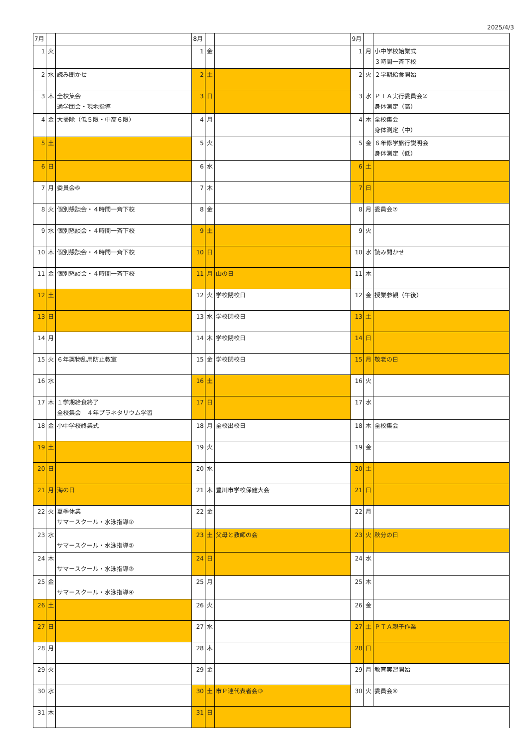2025/4/3
| 7月 | | | 8月 | | | 9月 | | |
| 1 | 火 | | 1 | 金 | | 1 | 月 | 小中学校始業式 ３時間一斉下校 |
| 2 | 水 | 読み聞かせ | 2 | 土 | | 2 | 火 | ２学期給食開始 |
| 3 | 木 | 全校集会 通学団会・現地指導 | 3 | 日 | | 3 | 水 | ＰＴＡ実行委員会② 身体測定（高） |
| 4 | 金 | 大掃除（低５限・中高６限） | 4 | 月 | | 4 | 木 | 全校集会 身体測定（中） |
| 5 | 土 | | 5 | 火 | | 5 | 金 | ６年修学旅行説明会 身体測定（低） |
| 6 | 日 | | 6 | 水 | | 6 | 土 | |
| 7 | 月 | 委員会⑥ | 7 | 木 | | 7 | 日 | |
| 8 | 火 | 個別懇談会・４時間一斉下校 | 8 | 金 | | 8 | 月 | 委員会⑦ |
| 9 | 水 | 個別懇談会・４時間一斉下校 | 9 | 土 | | 9 | 火 | |
| 10 | 木 | 個別懇談会・４時間一斉下校 | 10 | 日 | | 10 | 水 | 読み聞かせ |
| 11 | 金 | 個別懇談会・４時間一斉下校 | 11 | 月 | 山の日 | 11 | 木 | |
| 12 | 土 | | 12 | 火 | 学校閉校日 | 12 | 金 | 授業参観（午後） |
| 13 | 日 | | 13 | 水 | 学校閉校日 | 13 | 土 | |
| 14 | 月 | | 14 | 木 | 学校閉校日 | 14 | 日 | |
| 15 | 火 | ６年薬物乱用防止教室 | 15 | 金 | 学校閉校日 | 15 | 月 | 敬老の日 |
| 16 | 水 | | 16 | 土 | | 16 | 火 | |
| 17 | 木 | １学期給食終了 全校集会 ４年プラネタリウム学習 | 17 | 日 | | 17 | 水 | |
| 18 | 金 | 小中学校終業式 | 18 | 月 | 全校出校日 | 18 | 木 | 全校集会 |
| 19 | 土 | | 19 | 火 | | 19 | 金 | |
| 20 | 日 | | 20 | 水 | | 20 | 土 | |
| 21 | 月 | 海の日 | 21 | 木 | 豊川市学校保健大会 | 21 | 日 | |
| 22 | 火 | 夏季休業 サマースクール・水泳指導① | 22 | 金 | | 22 | 月 | |
| 23 | 水 | サマースクール・水泳指導② | 23 | 土 | 父母と教師の会 | 23 | 火 | 秋分の日 |
| 24 | 木 | サマースクール・水泳指導③ | 24 | 日 | | 24 | 水 | |
| 25 | 金 | サマースクール・水泳指導④ | 25 | 月 | | 25 | 木 | |
| 26 | 土 | | 26 | 火 | | 26 | 金 | |
| 27 | 日 | | 27 | 水 | | 27 | 土 | ＰＴＡ親子作業 |
| 28 | 月 | | 28 | 木 | | 28 | 日 | |
| 29 | 火 | | 29 | 金 | | 29 | 月 | 教育実習開始 |
| 30 | 水 | | 30 | 土 | 市Ｐ連代表者会③ | 30 | 火 | 委員会⑧ |
| 31 | 木 | | 31 | 日 | | | | |